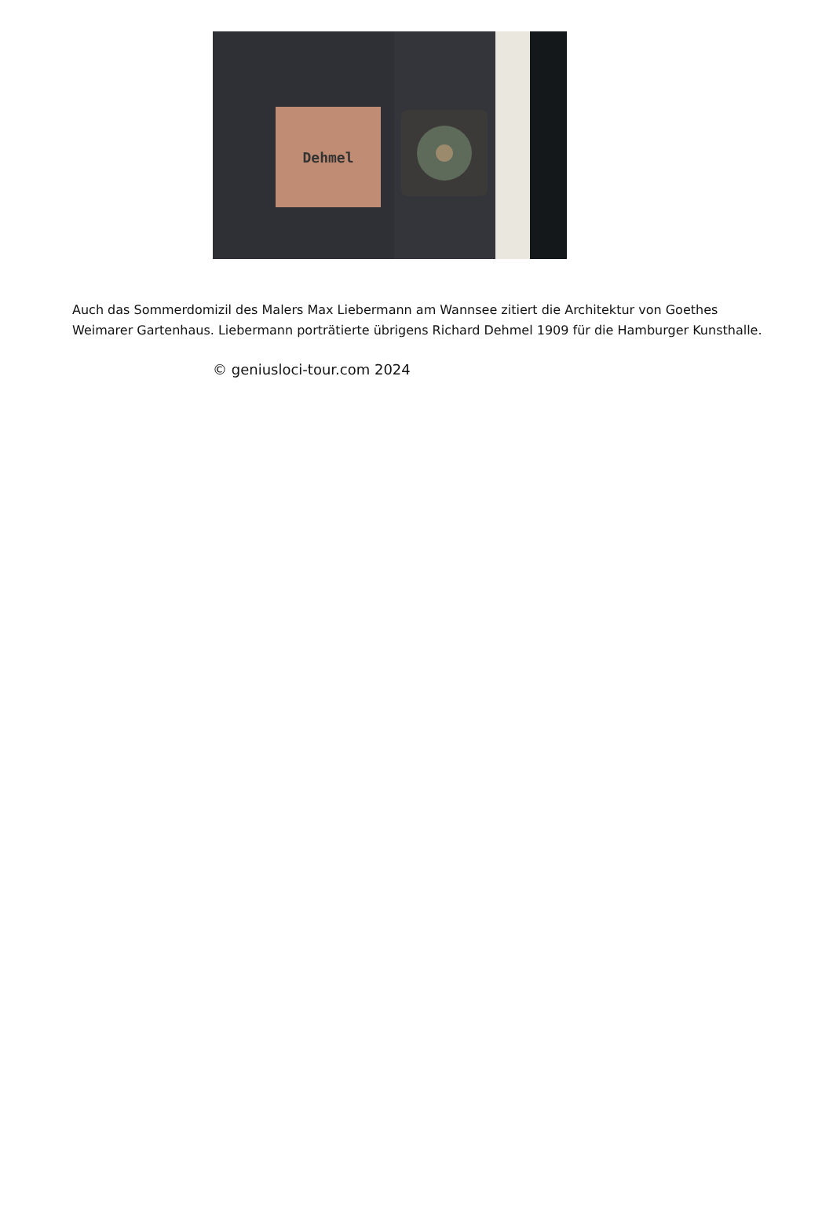Dehmel
Auch das Sommerdomizil des Malers Max Liebermann am Wannsee zitiert die Architektur von Goethes Weimarer Gartenhaus. Liebermann porträtierte übrigens Richard Dehmel 1909 für die Hamburger Kunsthalle.
© geniusloci-tour.com 2024